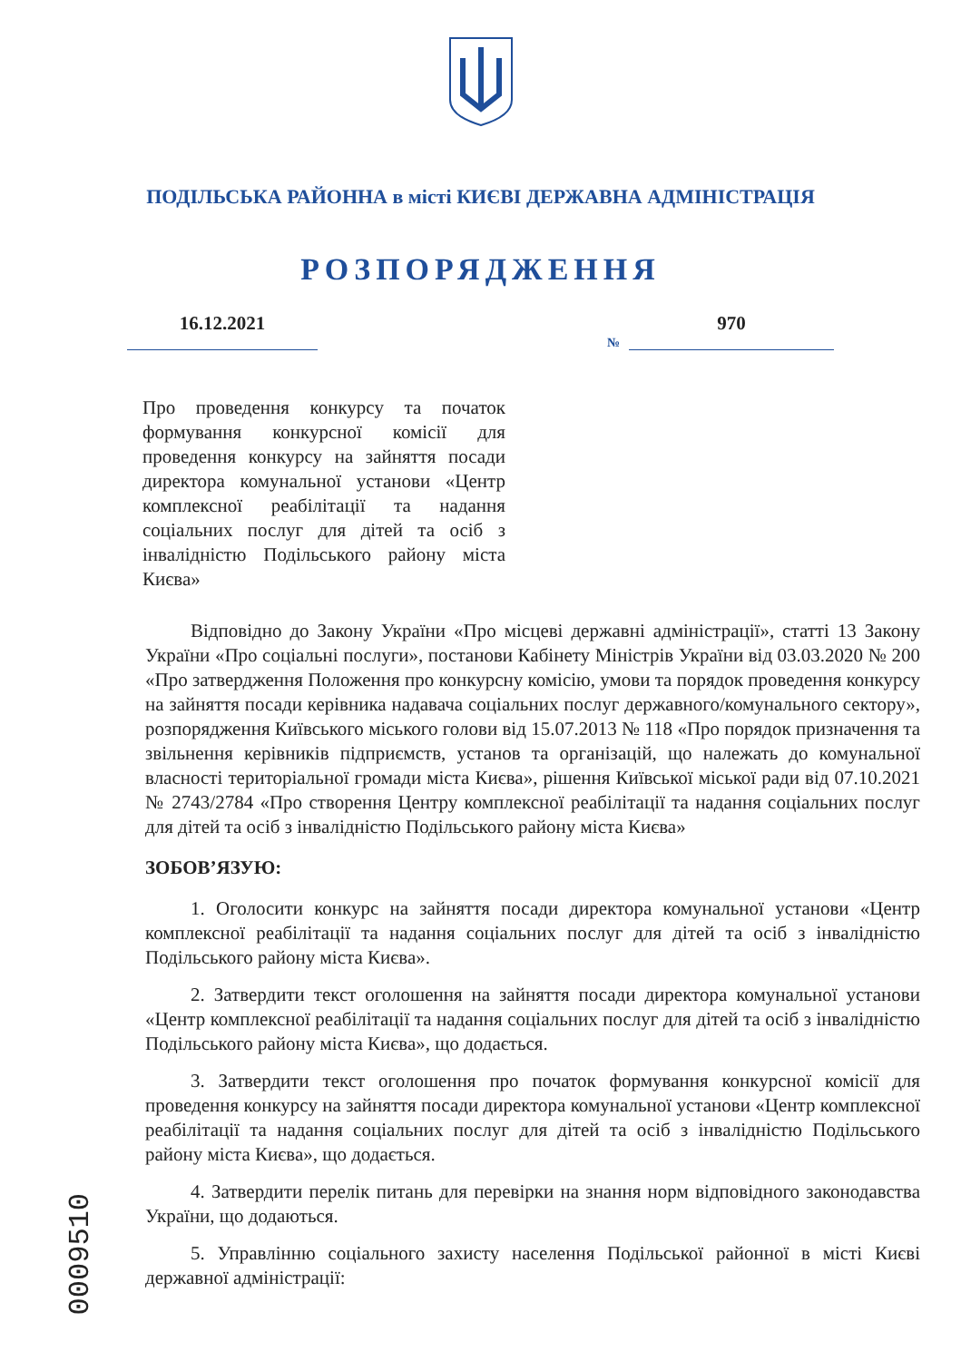ПОДІЛЬСЬКА РАЙОННА в місті КИЄВІ ДЕРЖАВНА АДМІНІСТРАЦІЯ
РОЗПОРЯДЖЕННЯ
16.12.2021
№
970
Про проведення конкурсу та початок формування конкурсної комісії для проведення конкурсу на зайняття посади директора комунальної установи «Центр комплексної реабілітації та надання соціальних послуг для дітей та осіб з інвалідністю Подільського району міста Києва»
Відповідно до Закону України «Про місцеві державні адміністрації», статті 13 Закону України «Про соціальні послуги», постанови Кабінету Міністрів України від 03.03.2020 № 200 «Про затвердження Положення про конкурсну комісію, умови та порядок проведення конкурсу на зайняття посади керівника надавача соціальних послуг державного/комунального сектору», розпорядження Київського міського голови від 15.07.2013 № 118 «Про порядок призначення та звільнення керівників підприємств, установ та організацій, що належать до комунальної власності територіальної громади міста Києва», рішення Київської міської ради від 07.10.2021 № 2743/2784 «Про створення Центру комплексної реабілітації та надання соціальних послуг для дітей та осіб з інвалідністю Подільського району міста Києва»
ЗОБОВ’ЯЗУЮ:
1. Оголосити конкурс на зайняття посади директора комунальної установи «Центр комплексної реабілітації та надання соціальних послуг для дітей та осіб з інвалідністю Подільського району міста Києва».
2. Затвердити текст оголошення на зайняття посади директора комунальної установи «Центр комплексної реабілітації та надання соціальних послуг для дітей та осіб з інвалідністю Подільського району міста Києва», що додається.
3. Затвердити текст оголошення про початок формування конкурсної комісії для проведення конкурсу на зайняття посади директора комунальної установи «Центр комплексної реабілітації та надання соціальних послуг для дітей та осіб з інвалідністю Подільського району міста Києва», що додається.
4. Затвердити перелік питань для перевірки на знання норм відповідного законодавства України, що додаються.
5. Управлінню соціального захисту населення Подільської районної в місті Києві державної адміністрації:
0009510